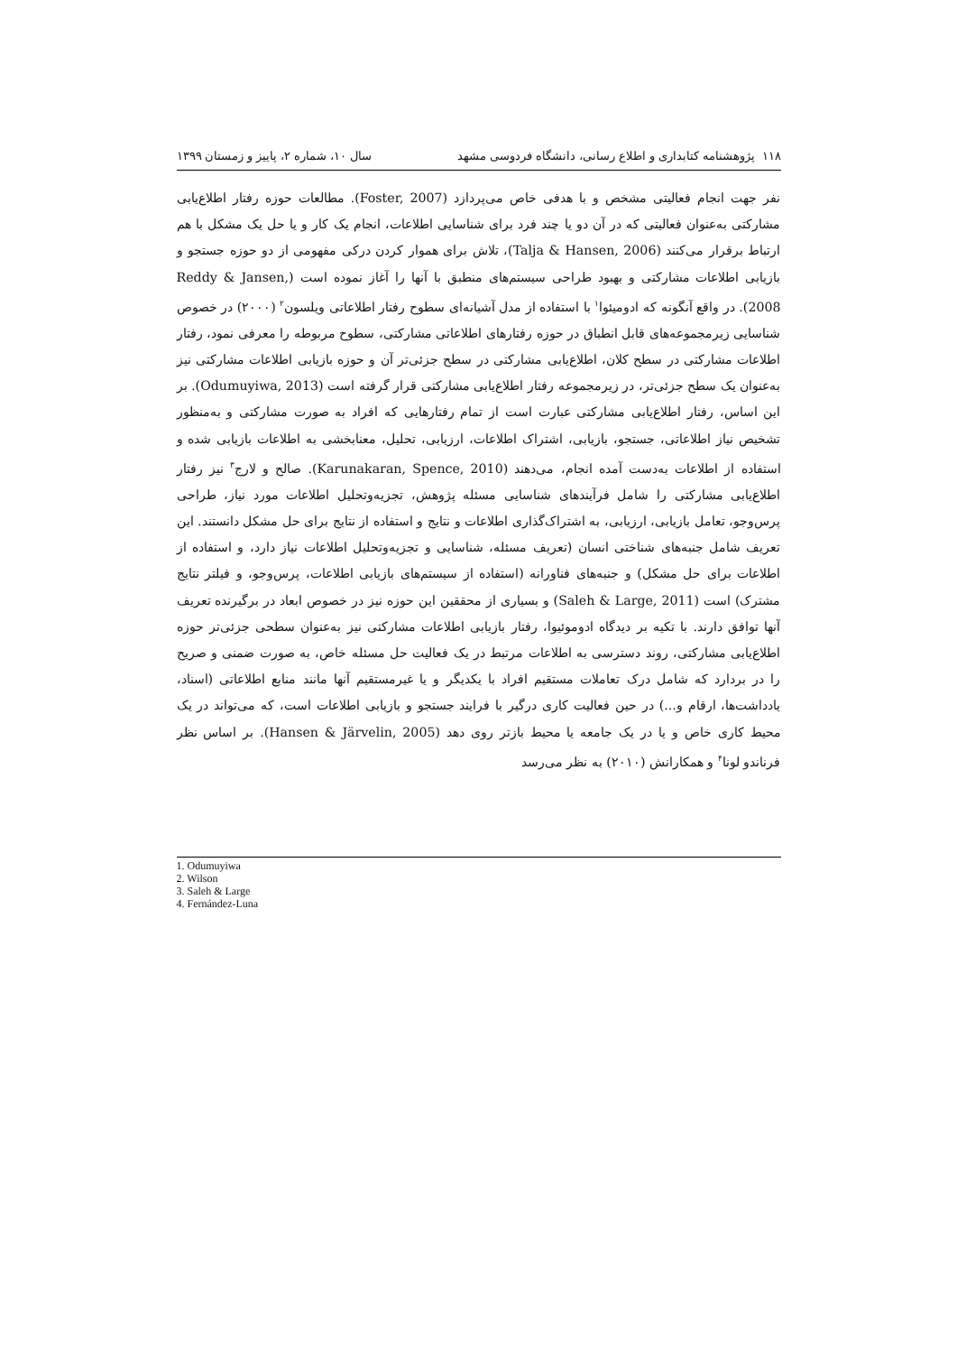۱۱۸ پژوهشنامه کتابداری و اطلاع رسانی، دانشگاه فردوسی مشهد سال ۱۰، شماره ۲، پاییز و زمستان ۱۳۹۹
نفر جهت انجام فعالیتی مشخص و با هدفی خاص می‌پردازد (Foster, 2007). مطالعات حوزه رفتار اطلاع‌یابی مشارکتی به‌عنوان فعالیتی که در آن دو یا چند فرد برای شناسایی اطلاعات، انجام یک کار و یا حل یک مشکل با هم ارتباط برقرار می‌کنند (Talja & Hansen, 2006)، تلاش برای هموار کردن درکی مفهومی از دو حوزه جستجو و بازیابی اطلاعات مشارکتی و بهبود طراحی سیستم‌های منطبق با آنها را آغاز نموده است (Reddy & Jansen, 2008). در واقع آنگونه که ادومیئوا<sup>۱</sup> با استفاده از مدل آشیانه‌ای سطوح رفتار اطلاعاتی ویلسون<sup>۲</sup> (۲۰۰۰) در خصوص شناسایی زیرمجموعه‌های قابل انطباق در حوزه رفتارهای اطلاعاتی مشارکتی، سطوح مربوطه را معرفی نمود، رفتار اطلاعات مشارکتی در سطح کلان، اطلاع‌یابی مشارکتی در سطح جزئی‌تر آن و حوزه بازیابی اطلاعات مشارکتی نیز به‌عنوان یک سطح جزئی‌تر، در زیرمجموعه رفتار اطلاع‌یابی مشارکتی قرار گرفته است (Odumuyiwa, 2013). بر این اساس، رفتار اطلاع‌یابی مشارکتی عبارت است از تمام رفتارهایی که افراد به صورت مشارکتی و به‌منظور تشخیص نیاز اطلاعاتی، جستجو، بازیابی، اشتراک اطلاعات، ارزیابی، تحلیل، معنابخشی به اطلاعات بازیابی شده و استفاده از اطلاعات به‌دست آمده انجام، می‌دهند (Karunakaran, Spence, 2010). صالح و لارج<sup>۳</sup> نیز رفتار اطلاع‌یابی مشارکتی را شامل فرآیندهای شناسایی مسئله پژوهش، تجزیه‌وتحلیل اطلاعات مورد نیاز، طراحی پرس‌وجو، تعامل بازیابی، ارزیابی، به اشتراک‌گذاری اطلاعات و نتایج و استفاده از نتایج برای حل مشکل دانستند. این تعریف شامل جنبه‌های شناختی انسان (تعریف مسئله، شناسایی و تجزیه‌وتحلیل اطلاعات نیاز دارد، و استفاده از اطلاعات برای حل مشکل) و جنبه‌های فناورانه (استفاده از سیستم‌های بازیابی اطلاعات، پرس‌وجو، و فیلتر نتایج مشترک) است (Saleh & Large, 2011) و بسیاری از محققین این حوزه نیز در خصوص ابعاد در برگیرنده تعریف آنها توافق دارند. با تکیه بر دیدگاه ادوموئیوا، رفتار بازیابی اطلاعات مشارکتی نیز به‌عنوان سطحی جزئی‌تر حوزه اطلاع‌یابی مشارکتی، روند دسترسی به اطلاعات مرتبط در یک فعالیت حل مسئله خاص، به صورت ضمنی و صریح را در بردارد که شامل درک تعاملات مستقیم افراد با یکدیگر و یا غیرمستقیم آنها مانند منابع اطلاعاتی (اسناد، یادداشت‌ها، ارقام و...) در حین فعالیت کاری درگیر با فرایند جستجو و بازیابی اطلاعات است، که می‌تواند در یک محیط کاری خاص و یا در یک جامعه یا محیط بازتر روی دهد (Hansen & Järvelin, 2005). بر اساس نظر فرناندو لونا<sup>۴</sup> و همکارانش (۲۰۱۰) به نظر می‌رسد
1. Odumuyiwa
2. Wilson
3. Saleh & Large
4. Fernández-Luna